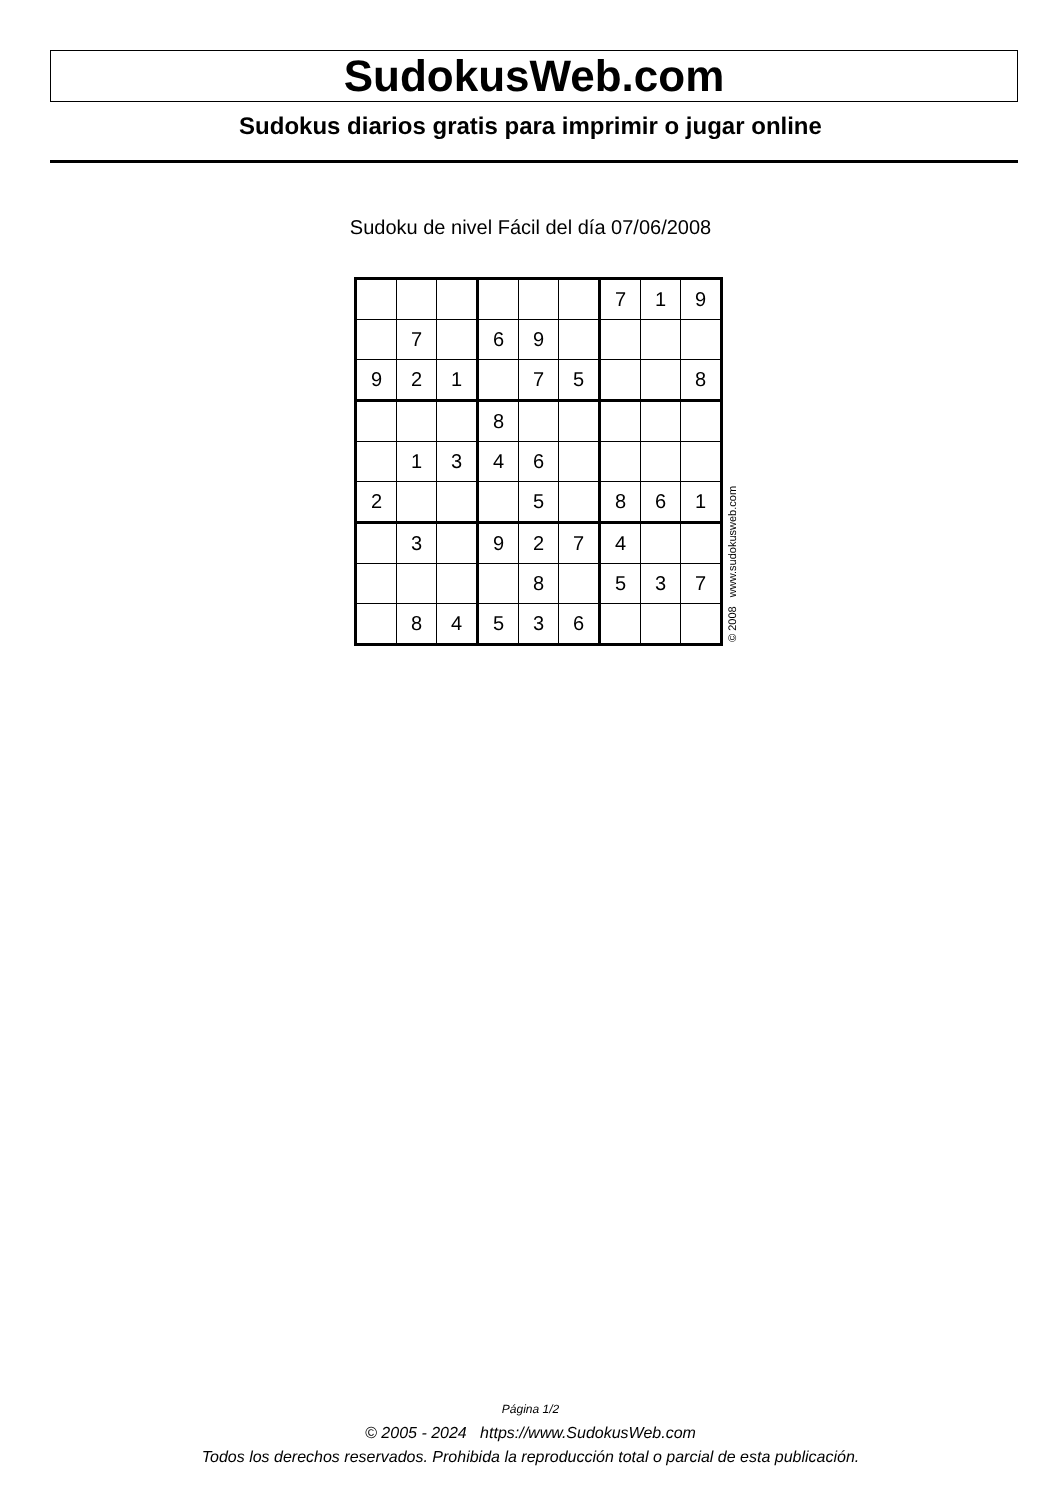SudokusWeb.com
Sudokus diarios gratis para imprimir o jugar online
Sudoku de nivel Fácil del día 07/06/2008
| | | | | | | 7 | 1 | 9 |
| | 7 | | 6 | 9 | | | | |
| 9 | 2 | 1 | | 7 | 5 | | | 8 |
| | | | 8 | | | | | |
| | 1 | 3 | 4 | 6 | | | | |
| 2 | | | | 5 | | 8 | 6 | 1 |
| | 3 | | 9 | 2 | 7 | 4 | | |
| | | | | 8 | | 5 | 3 | 7 |
| | 8 | 4 | 5 | 3 | 6 | | | |
© 2008 www.sudokusweb.com
Página 1/2
© 2005 - 2024 https://www.SudokusWeb.com
Todos los derechos reservados. Prohibida la reproducción total o parcial de esta publicación.